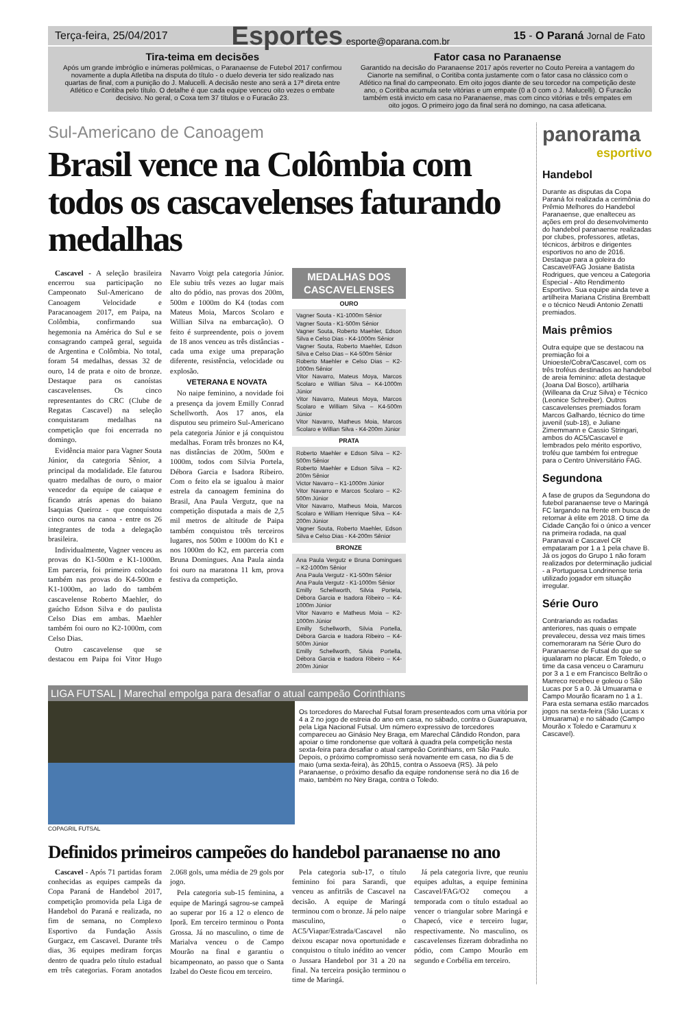Terça-feira, 25/04/2017 Esportes esporte@oparana.com.br 15 - O Paraná Jornal de Fato
Tira-teima em decisões
Após um grande imbróglio e inúmeras polêmicas, o Paranaense de Futebol 2017 confirmou novamente a dupla Atletiba na disputa do título - o duelo deveria ter sido realizado nas quartas de final, com a punição do J. Malucelli. A decisão neste ano será a 17ª direta entre Atlético e Coritiba pelo título. O detalhe é que cada equipe venceu oito vezes o embate decisivo. No geral, o Coxa tem 37 títulos e o Furacão 23.
Fator casa no Paranaense
Garantido na decisão do Paranaense 2017 após reverter no Couto Pereira a vantagem do Cianorte na semifinal, o Coritiba conta justamente com o fator casa no clássico com o Atlético na final do campeonato. Em oito jogos diante de seu torcedor na competição deste ano, o Coritiba acumula sete vitórias e um empate (0 a 0 com o J. Malucelli). O Furacão também está invicto em casa no Paranaense, mas com cinco vitórias e três empates em oito jogos. O primeiro jogo da final será no domingo, na casa atleticana.
Sul-Americano de Canoagem
Brasil vence na Colômbia com todos os cascavelenses faturando medalhas
Cascavel - A seleção brasileira encerrou sua participação no Campeonato Sul-Americano de Canoagem Velocidade e Paracanoagem 2017, em Paipa, na Colômbia, confirmando sua hegemonia na América do Sul e se consagrando campeã geral, seguida de Argentina e Colômbia. No total, foram 54 medalhas, dessas 32 de ouro, 14 de prata e oito de bronze. Destaque para os canoístas cascavelenses. Os cinco representantes do CRC (Clube de Regatas Cascavel) na seleção conquistaram medalhas na competição que foi encerrada no domingo.
Evidência maior para Vagner Souta Júnior, da categoria Sênior, a principal da modalidade. Ele faturou quatro medalhas de ouro, o maior vencedor da equipe de caiaque e ficando atrás apenas do baiano Isaquias Queiroz - que conquistou cinco ouros na canoa - entre os 26 integrantes de toda a delegação brasileira.
Individualmente, Vagner venceu as provas do K1-500m e K1-1000m. Em parceria, foi primeiro colocado também nas provas do K4-500m e K1-1000m, ao lado do também cascavelense Roberto Maehler, do gaúcho Edson Silva e do paulista Celso Dias em ambas. Maehler também foi ouro no K2-1000m, com Celso Dias.
Outro cascavelense que se destacou em Paipa foi Vitor Hugo Navarro Voigt pela categoria Júnior. Ele subiu três vezes ao lugar mais alto do pódio, nas provas dos 200m, 500m e 1000m do K4 (todas com Mateus Moia, Marcos Scolaro e Willian Silva na embarcação). O feito é surpreendente, pois o jovem de 18 anos venceu as três distâncias - cada uma exige uma preparação diferente, resistência, velocidade ou explosão.
VETERANA E NOVATA
No naipe feminino, a novidade foi a presença da jovem Emilly Conrad Schellworth. Aos 17 anos, ela disputou seu primeiro Sul-Americano pela categoria Júnior e já conquistou medalhas. Foram três bronzes no K4, nas distâncias de 200m, 500m e 1000m, todos com Silvia Portela, Débora Garcia e Isadora Ribeiro. Com o feito ela se igualou à maior estrela da canoagem feminina do Brasil, Ana Paula Vergutz, que na competição disputada a mais de 2,5 mil metros de altitude de Paipa também conquistou três terceiros lugares, nos 500m e 1000m do K1 e nos 1000m do K2, em parceria com Bruna Domingues. Ana Paula ainda foi ouro na maratona 11 km, prova festiva da competição.
MEDALHAS DOS CASCAVELENSES
OURO
Vagner Souta - K1-1000m Sênior
Vagner Souta - K1-500m Sênior
Vagner Souta, Roberto Maehler, Edson Silva e Celso Dias - K4-1000m Sênior
Vagner Souta, Roberto Maehler, Edson Silva e Celso Dias – K4-500m Sênior
Roberto Maehler e Celso Dias – K2-1000m Sênior
Vitor Navarro, Mateus Moya, Marcos Scolaro e Willian Silva – K4-1000m Júnior
Vitor Navarro, Mateus Moya, Marcos Scolaro e William Silva – K4-500m Júnior
Vitor Navarro, Matheus Moia, Marcos Scolaro e Willian Silva - K4-200m Júnior
PRATA
Roberto Maehler e Edson Silva – K2-500m Sênior
Roberto Maehler e Edson Silva – K2-200m Sênior
Victor Navarro – K1-1000m Júnior
Vitor Navarro e Marcos Scolaro – K2-500m Júnior
Vitor Navarro, Matheus Moia, Marcos Scolaro e William Henrique Silva – K4-200m Júnior
Vagner Souta, Roberto Maehler, Edson Silva e Celso Dias - K4-200m Sênior
BRONZE
Ana Paula Vergutz e Bruna Domingues – K2-1000m Sênior
Ana Paula Vergutz - K1-500m Sênior
Ana Paula Vergutz - K1-1000m Sênior
Emilly Schellworth, Silvia Portela, Débora Garcia e Isadora Ribeiro – K4-1000m Júnior
Vitor Navarro e Matheus Moia – K2-1000m Júnior
Emilly Schellworth, Silvia Portella, Débora Garcia e Isadora Ribeiro – K4-500m Júnior
Emilly Schellworth, Silvia Portella, Débora Garcia e Isadora Ribeiro – K4-200m Júnior
LIGA FUTSAL | Marechal empolga para desafiar o atual campeão Corinthians
COPAGRIL FUTSAL
Os torcedores do Marechal Futsal foram presenteados com uma vitória por 4 a 2 no jogo de estreia do ano em casa, no sábado, contra o Guarapuava, pela Liga Nacional Futsal. Um número expressivo de torcedores compareceu ao Ginásio Ney Braga, em Marechal Cândido Rondon, para apoiar o time rondonense que voltará à quadra pela competição nesta sexta-feira para desafiar o atual campeão Corinthians, em São Paulo. Depois, o próximo compromisso será novamente em casa, no dia 5 de maio (uma sexta-feira), às 20h15, contra o Assoeva (RS). Já pelo Paranaense, o próximo desafio da equipe rondonense será no dia 16 de maio, também no Ney Braga, contra o Toledo.
Definidos primeiros campeões do handebol paranaense no ano
Cascavel - Após 71 partidas foram conhecidas as equipes campeãs da Copa Paraná de Handebol 2017, competição promovida pela Liga de Handebol do Paraná e realizada, no fim de semana, no Complexo Esportivo da Fundação Assis Gurgacz, em Cascavel. Durante três dias, 36 equipes mediram forças dentro de quadra pelo título estadual em três categorias. Foram anotados 2.068 gols, uma média de 29 gols por jogo.
Pela categoria sub-15 feminina, a equipe de Maringá sagrou-se campeã ao superar por 16 a 12 o elenco de Iporã. Em terceiro terminou o Ponta Grossa. Já no masculino, o time de Marialva venceu o de Campo Mourão na final e garantiu o bicampeonato, ao passo que o Santa Izabel do Oeste ficou em terceiro.
Pela categoria sub-17, o título feminino foi para Sarandi, que venceu as anfitriãs de Cascavel na decisão. A equipe de Maringá terminou com o bronze. Já pelo naipe masculino, o AC5/Viapar/Estrada/Cascavel não deixou escapar nova oportunidade e conquistou o título inédito ao vencer o Jussara Handebol por 31 a 20 na final. Na terceira posição terminou o time de Maringá.
Já pela categoria livre, que reuniu equipes adultas, a equipe feminina Cascavel/FAG/O2 começou a temporada com o título estadual ao vencer o triangular sobre Maringá e Chapecó, vice e terceiro lugar, respectivamente. No masculino, os cascavelenses fizeram dobradinha no pódio, com Campo Mourão em segundo e Corbélia em terceiro.
panorama
esportivo
Handebol
Durante as disputas da Copa Paraná foi realizada a cerimônia do Prêmio Melhores do Handebol Paranaense, que enalteceu as ações em prol do desenvolvimento do handebol paranaense realizadas por clubes, professores, atletas, técnicos, árbitros e dirigentes esportivos no ano de 2016. Destaque para a goleira do Cascavel/FAG Josiane Batista Rodrigues, que venceu a Categoria Especial - Alto Rendimento Esportivo. Sua equipe ainda teve a artilheira Mariana Cristina Brembatt e o técnico Neudi Antonio Zenatti premiados.
Mais prêmios
Outra equipe que se destacou na premiação foi a Unioeste/Cobra/Cascavel, com os três troféus destinados ao handebol de areia feminino: atleta destaque (Joana Dal Bosco), artilharia (Willeana da Cruz Silva) e Técnico (Leonice Schreiber). Outros cascavelenses premiados foram Marcos Galhardo, técnico do time juvenil (sub-18), e Juliane Zimemmann e Cassio Stringari, ambos do AC5/Cascavel e lembrados pelo mérito esportivo, troféu que também foi entregue para o Centro Universitário FAG.
Segundona
A fase de grupos da Segundona do futebol paranaense teve o Maringá FC largando na frente em busca de retornar à elite em 2018. O time da Cidade Canção foi o único a vencer na primeira rodada, na qual Paranavaí e Cascavel CR empataram por 1 a 1 pela chave B. Já os jogos do Grupo 1 não foram realizados por determinação judicial - a Portuguesa Londrinense teria utilizado jogador em situação irregular.
Série Ouro
Contrariando as rodadas anteriores, nas quais o empate prevaleceu, dessa vez mais times comemoraram na Série Ouro do Paranaense de Futsal do que se igualaram no placar. Em Toledo, o time da casa venceu o Caramuru por 3 a 1 e em Francisco Beltrão o Marreco recebeu e goleou o São Lucas por 5 a 0. Já Umuarama e Campo Mourão ficaram no 1 a 1. Para esta semana estão marcados jogos na sexta-feira (São Lucas x Umuarama) e no sábado (Campo Mourão x Toledo e Caramuru x Cascavel).